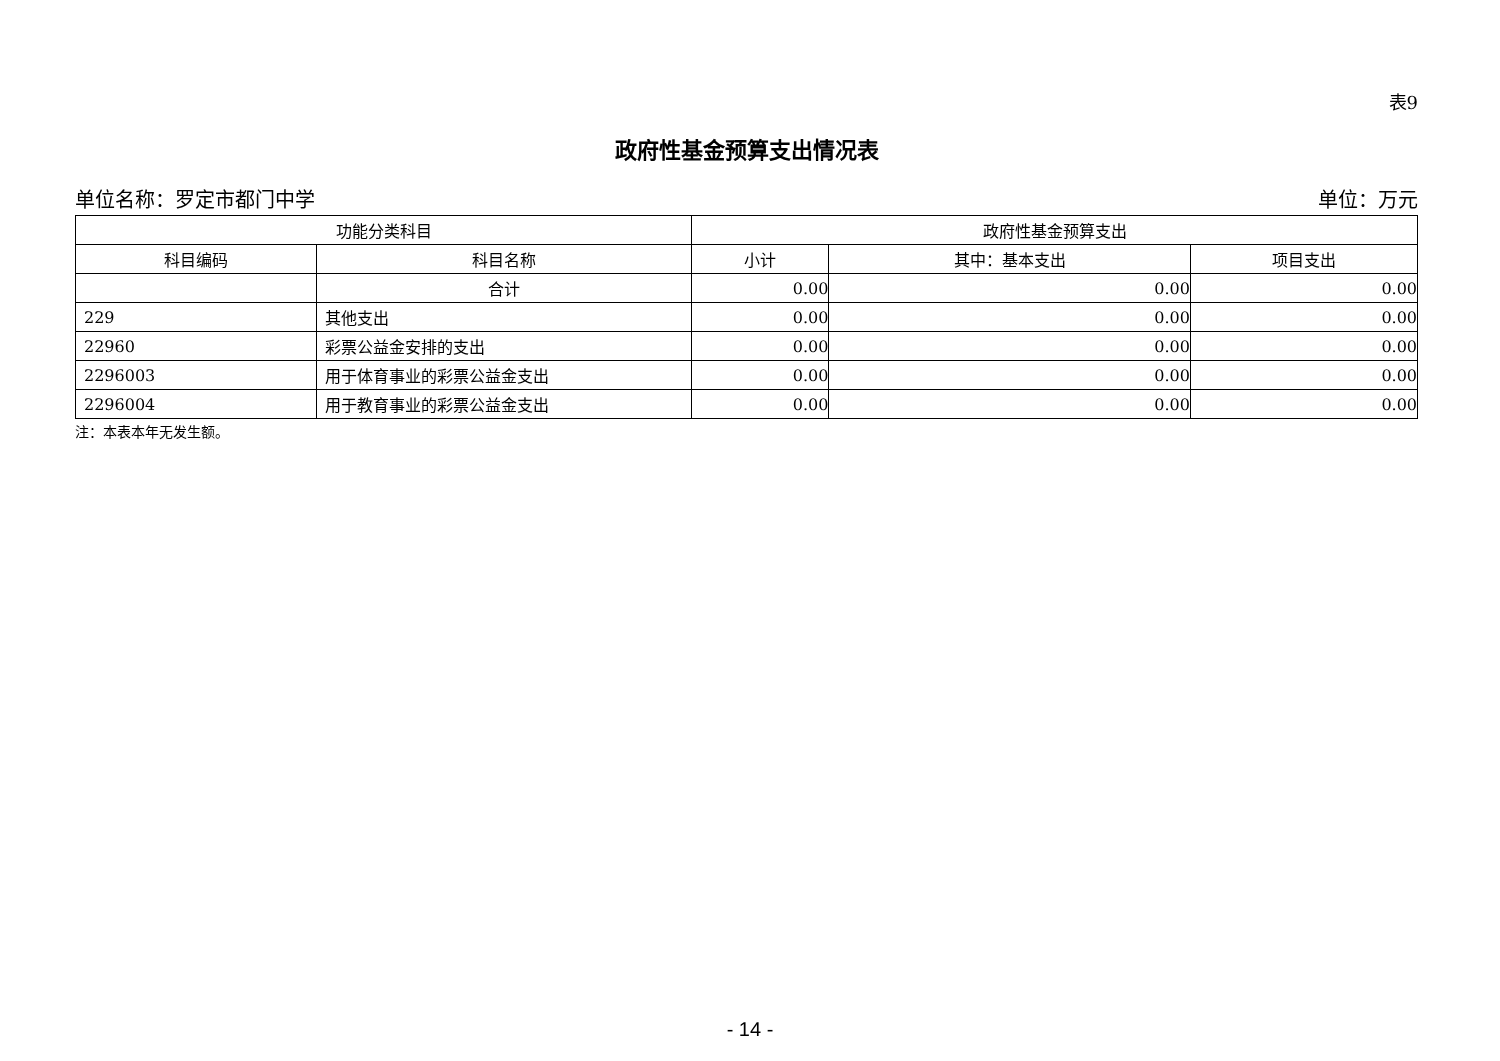表9
政府性基金预算支出情况表
单位名称：罗定市都门中学 单位：万元
| 功能分类科目 | | 政府性基金预算支出 | | |
| --- | --- | --- | --- | --- |
| 科目编码 | 科目名称 | 小计 | 其中：基本支出 | 项目支出 |
| | 合计 | 0.00 | 0.00 | 0.00 |
| 229 | 其他支出 | 0.00 | 0.00 | 0.00 |
| 22960 | 彩票公益金安排的支出 | 0.00 | 0.00 | 0.00 |
| 2296003 | 用于体育事业的彩票公益金支出 | 0.00 | 0.00 | 0.00 |
| 2296004 | 用于教育事业的彩票公益金支出 | 0.00 | 0.00 | 0.00 |
注：本表本年无发生额。
- 14 -